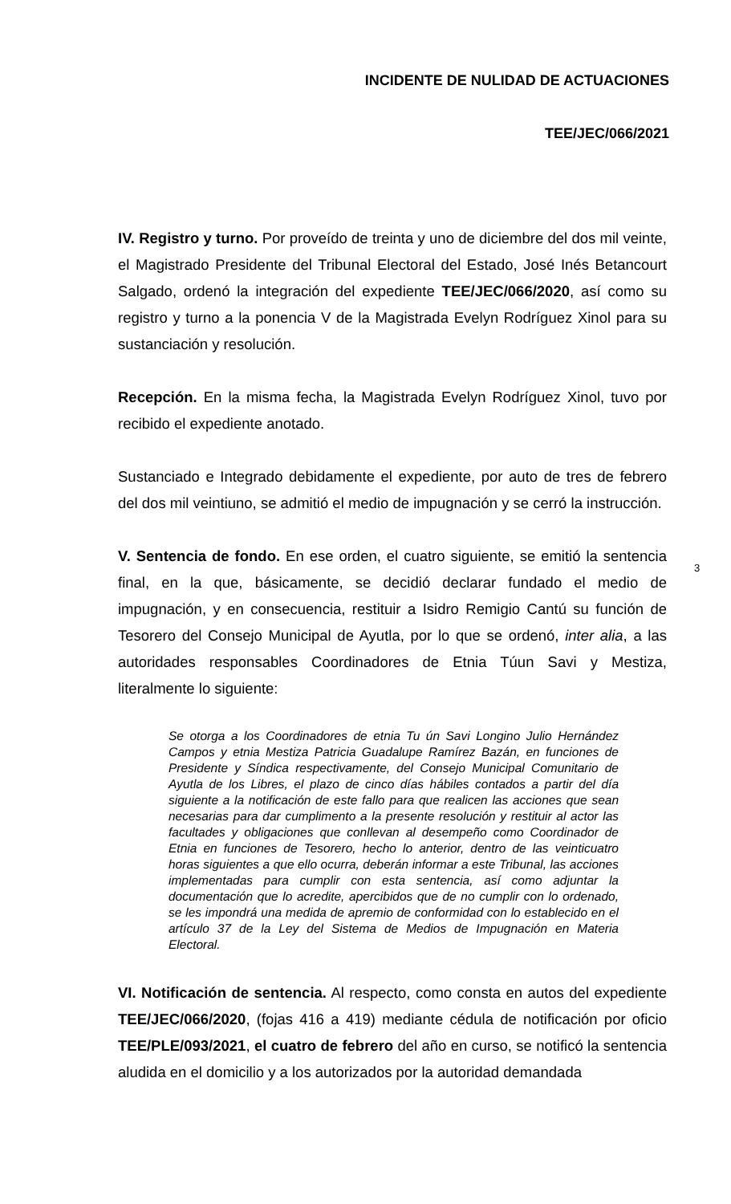INCIDENTE DE NULIDAD DE ACTUACIONES
TEE/JEC/066/2021
IV. Registro y turno. Por proveído de treinta y uno de diciembre del dos mil veinte, el Magistrado Presidente del Tribunal Electoral del Estado, José Inés Betancourt Salgado, ordenó la integración del expediente TEE/JEC/066/2020, así como su registro y turno a la ponencia V de la Magistrada Evelyn Rodríguez Xinol para su sustanciación y resolución.
Recepción. En la misma fecha, la Magistrada Evelyn Rodríguez Xinol, tuvo por recibido el expediente anotado.
Sustanciado e Integrado debidamente el expediente, por auto de tres de febrero del dos mil veintiuno, se admitió el medio de impugnación y se cerró la instrucción.
V. Sentencia de fondo. En ese orden, el cuatro siguiente, se emitió la sentencia final, en la que, básicamente, se decidió declarar fundado el medio de impugnación, y en consecuencia, restituir a Isidro Remigio Cantú su función de Tesorero del Consejo Municipal de Ayutla, por lo que se ordenó, inter alia, a las autoridades responsables Coordinadores de Etnia Túun Savi y Mestiza, literalmente lo siguiente:
Se otorga a los Coordinadores de etnia Tu ún Savi Longino Julio Hernández Campos y etnia Mestiza Patricia Guadalupe Ramírez Bazán, en funciones de Presidente y Síndica respectivamente, del Consejo Municipal Comunitario de Ayutla de los Libres, el plazo de cinco días hábiles contados a partir del día siguiente a la notificación de este fallo para que realicen las acciones que sean necesarias para dar cumplimento a la presente resolución y restituir al actor las facultades y obligaciones que conllevan al desempeño como Coordinador de Etnia en funciones de Tesorero, hecho lo anterior, dentro de las veinticuatro horas siguientes a que ello ocurra, deberán informar a este Tribunal, las acciones implementadas para cumplir con esta sentencia, así como adjuntar la documentación que lo acredite, apercibidos que de no cumplir con lo ordenado, se les impondrá una medida de apremio de conformidad con lo establecido en el artículo 37 de la Ley del Sistema de Medios de Impugnación en Materia Electoral.
VI. Notificación de sentencia. Al respecto, como consta en autos del expediente TEE/JEC/066/2020, (fojas 416 a 419) mediante cédula de notificación por oficio TEE/PLE/093/2021, el cuatro de febrero del año en curso, se notificó la sentencia aludida en el domicilio y a los autorizados por la autoridad demandada
3